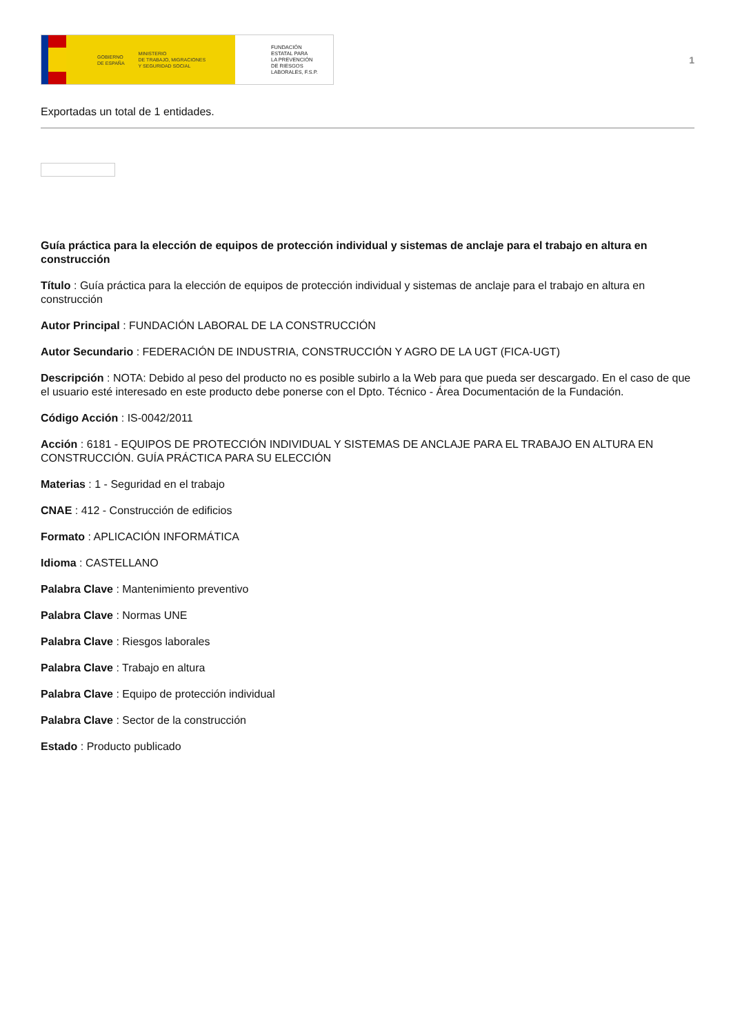GOBIERNO
DE ESPAÑA MINISTERIO
DE TRABAJO, MIGRACIONES
Y SEGURIDAD SOCIAL
FUNDACIÓN
ESTATAL PARA
LA PREVENCIÓN
DE RIESGOS
LABORALES, F.S.P.
1
Exportadas un total de 1 entidades.
Guía práctica para la elección de equipos de protección individual y sistemas de anclaje para el trabajo en altura en construcción
Título : Guía práctica para la elección de equipos de protección individual y sistemas de anclaje para el trabajo en altura en construcción
Autor Principal : FUNDACIÓN LABORAL DE LA CONSTRUCCIÓN
Autor Secundario : FEDERACIÓN DE INDUSTRIA, CONSTRUCCIÓN Y AGRO DE LA UGT (FICA-UGT)
Descripción : NOTA: Debido al peso del producto no es posible subirlo a la Web para que pueda ser descargado. En el caso de que el usuario esté interesado en este producto debe ponerse con el Dpto. Técnico - Área Documentación de la Fundación.
Código Acción : IS-0042/2011
Acción : 6181 - EQUIPOS DE PROTECCIÓN INDIVIDUAL Y SISTEMAS DE ANCLAJE PARA EL TRABAJO EN ALTURA EN CONSTRUCCIÓN. GUÍA PRÁCTICA PARA SU ELECCIÓN
Materias : 1 - Seguridad en el trabajo
CNAE : 412 - Construcción de edificios
Formato : APLICACIÓN INFORMÁTICA
Idioma : CASTELLANO
Palabra Clave : Mantenimiento preventivo
Palabra Clave : Normas UNE
Palabra Clave : Riesgos laborales
Palabra Clave : Trabajo en altura
Palabra Clave : Equipo de protección individual
Palabra Clave : Sector de la construcción
Estado : Producto publicado